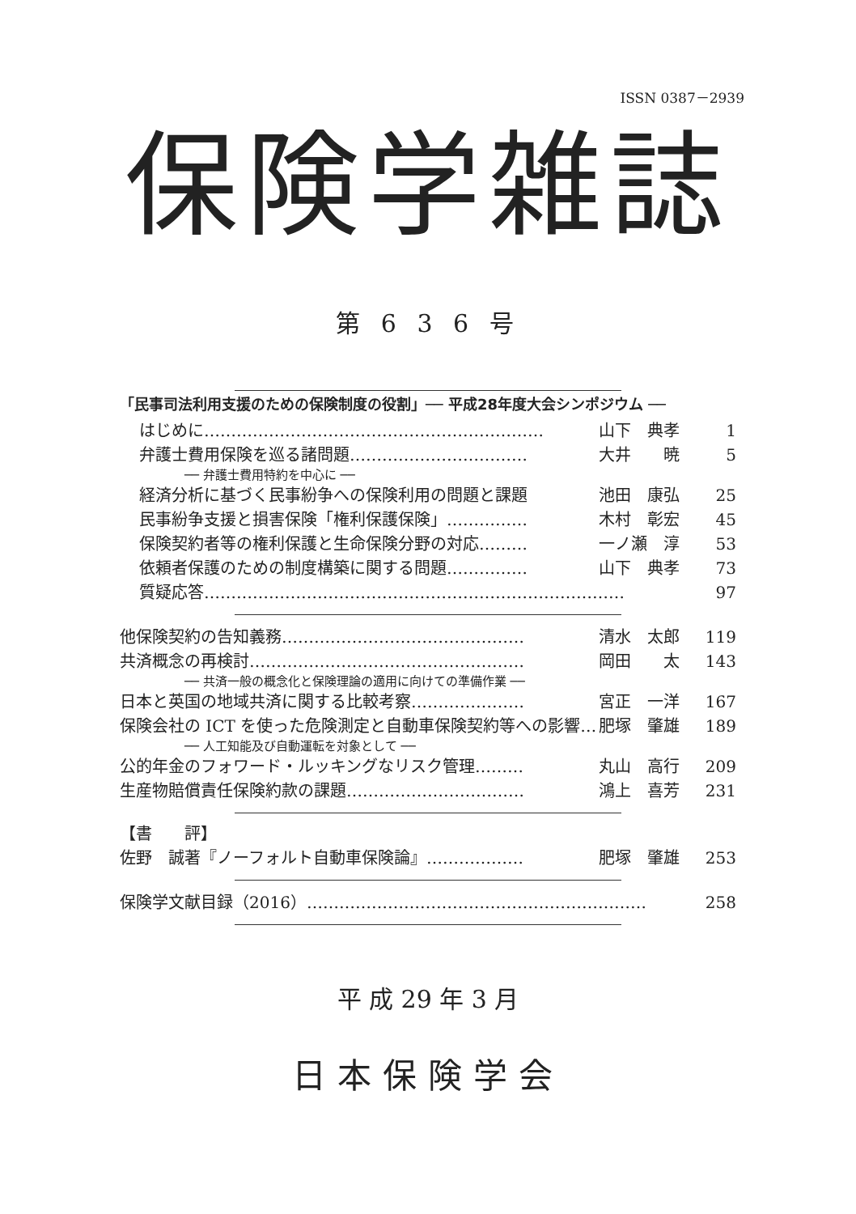ISSN 0387－2939
保険学雑誌
第 6 3 6 号
「民事司法利用支援のための保険制度の役割」── 平成28年度大会シンポジウム ──
はじめに……………………………………………………… 山下　典孝 1
弁護士費用保険を巡る諸問題…………………………… 大井　　暁 5
── 弁護士費用特約を中心に ──
経済分析に基づく民事紛争への保険利用の問題と課題 池田　康弘 25
民事紛争支援と損害保険「権利保護保険」…………… 木村　彰宏 45
保険契約者等の権利保護と生命保険分野の対応……… 一ノ瀬　淳 53
依頼者保護のための制度構築に関する問題…………… 山下　典孝 73
質疑応答…………………………………………………………………… 97
他保険契約の告知義務……………………………………… 清水　太郎 119
共済概念の再検討…………………………………………… 岡田　　太 143
── 共済一般の概念化と保険理論の適用に向けての準備作業 ──
日本と英国の地域共済に関する比較考察………………… 宮正　一洋 167
保険会社の ICT を使った危険測定と自動車保険契約等への影響… 肥塚　肇雄 189
── 人工知能及び自動運転を対象として ──
公的年金のフォワード・ルッキングなリスク管理……… 丸山　高行 209
生産物賠償責任保険約款の課題…………………………… 鴻上　喜芳 231
【書　　評】
佐野　誠著『ノーフォルト自動車保険論』……………… 肥塚　肇雄 253
保険学文献目録（2016）……………………………………………………… 258
平 成 29 年 3 月
日本保険学会